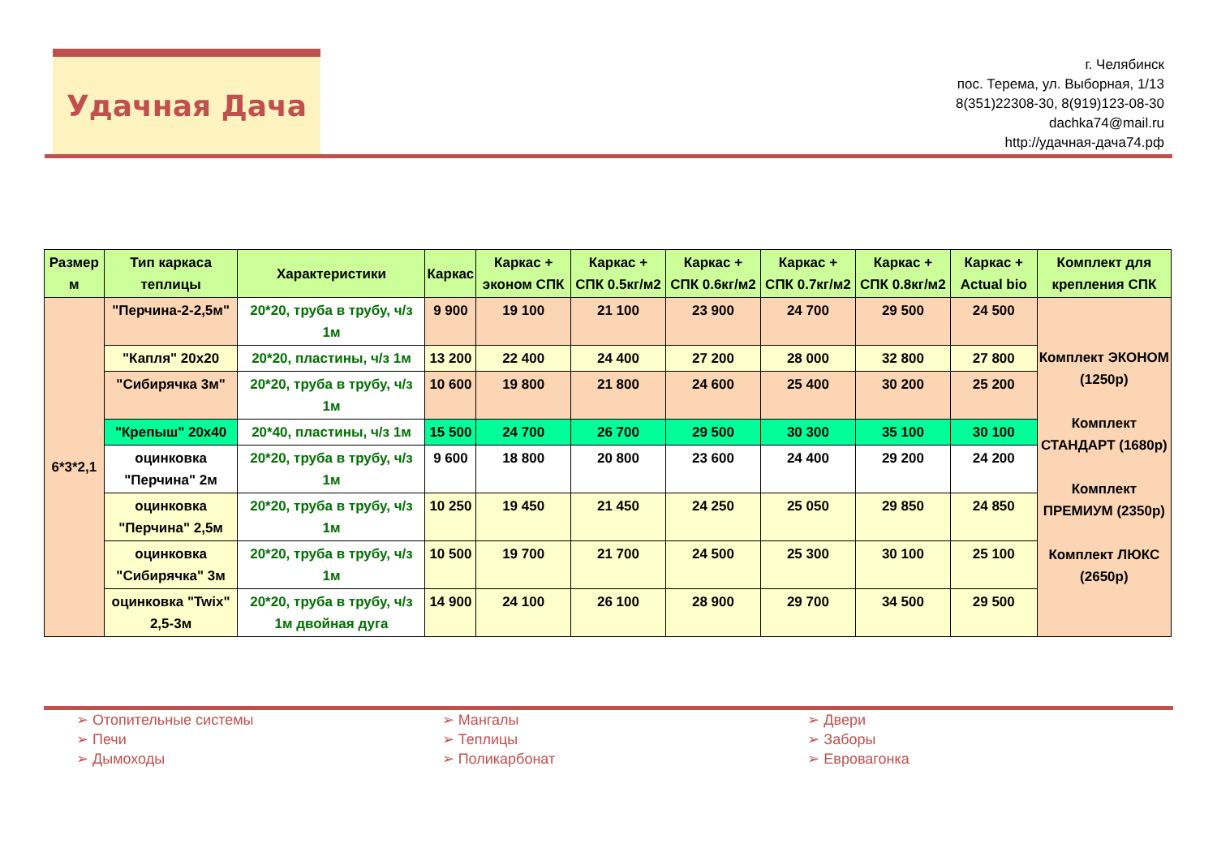Удачная Дача
г. Челябинск
пос. Терема, ул. Выборная, 1/13
8(351)22308-30, 8(919)123-08-30
dachka74@mail.ru
http://удачная-дача74.рф
| Размер м | Тип каркаса теплицы | Характеристики | Каркас | Каркас + эконом СПК | Каркас + СПК 0.5кг/м2 | Каркас + СПК 0.6кг/м2 | Каркас + СПК 0.7кг/м2 | Каркас + СПК 0.8кг/м2 | Каркас + Actual bio | Комплект для крепления СПК |
| --- | --- | --- | --- | --- | --- | --- | --- | --- | --- | --- |
| 6*3*2,1 | "Перчина-2-2,5м" | 20*20, труба в трубу, ч/з 1м | 9 900 | 19 100 | 21 100 | 23 900 | 24 700 | 29 500 | 24 500 | Комплект ЭКОНОМ (1250р) Комплект СТАНДАРТ (1680р) Комплект ПРЕМИУМ (2350р) Комплект ЛЮКС (2650р) |
| | "Капля" 20х20 | 20*20, пластины, ч/з 1м | 13 200 | 22 400 | 24 400 | 27 200 | 28 000 | 32 800 | 27 800 | |
| | "Сибирячка 3м" | 20*20, труба в трубу, ч/з 1м | 10 600 | 19 800 | 21 800 | 24 600 | 25 400 | 30 200 | 25 200 | |
| | "Крепыш" 20х40 | 20*40, пластины, ч/з 1м | 15 500 | 24 700 | 26 700 | 29 500 | 30 300 | 35 100 | 30 100 | |
| | оцинковка "Перчина" 2м | 20*20, труба в трубу, ч/з 1м | 9 600 | 18 800 | 20 800 | 23 600 | 24 400 | 29 200 | 24 200 | |
| | оцинковка "Перчина" 2,5м | 20*20, труба в трубу, ч/з 1м | 10 250 | 19 450 | 21 450 | 24 250 | 25 050 | 29 850 | 24 850 | |
| | оцинковка "Сибирячка" 3м | 20*20, труба в трубу, ч/з 1м | 10 500 | 19 700 | 21 700 | 24 500 | 25 300 | 30 100 | 25 100 | |
| | оцинковка "Twix" 2,5-3м | 20*20, труба в трубу, ч/з 1м двойная дуга | 14 900 | 24 100 | 26 100 | 28 900 | 29 700 | 34 500 | 29 500 | |
➢ Отопительные системы
➢ Печи
➢ Дымоходы
➢ Мангалы
➢ Теплицы
➢ Поликарбонат
➢ Двери
➢ Заборы
➢ Евровагонка